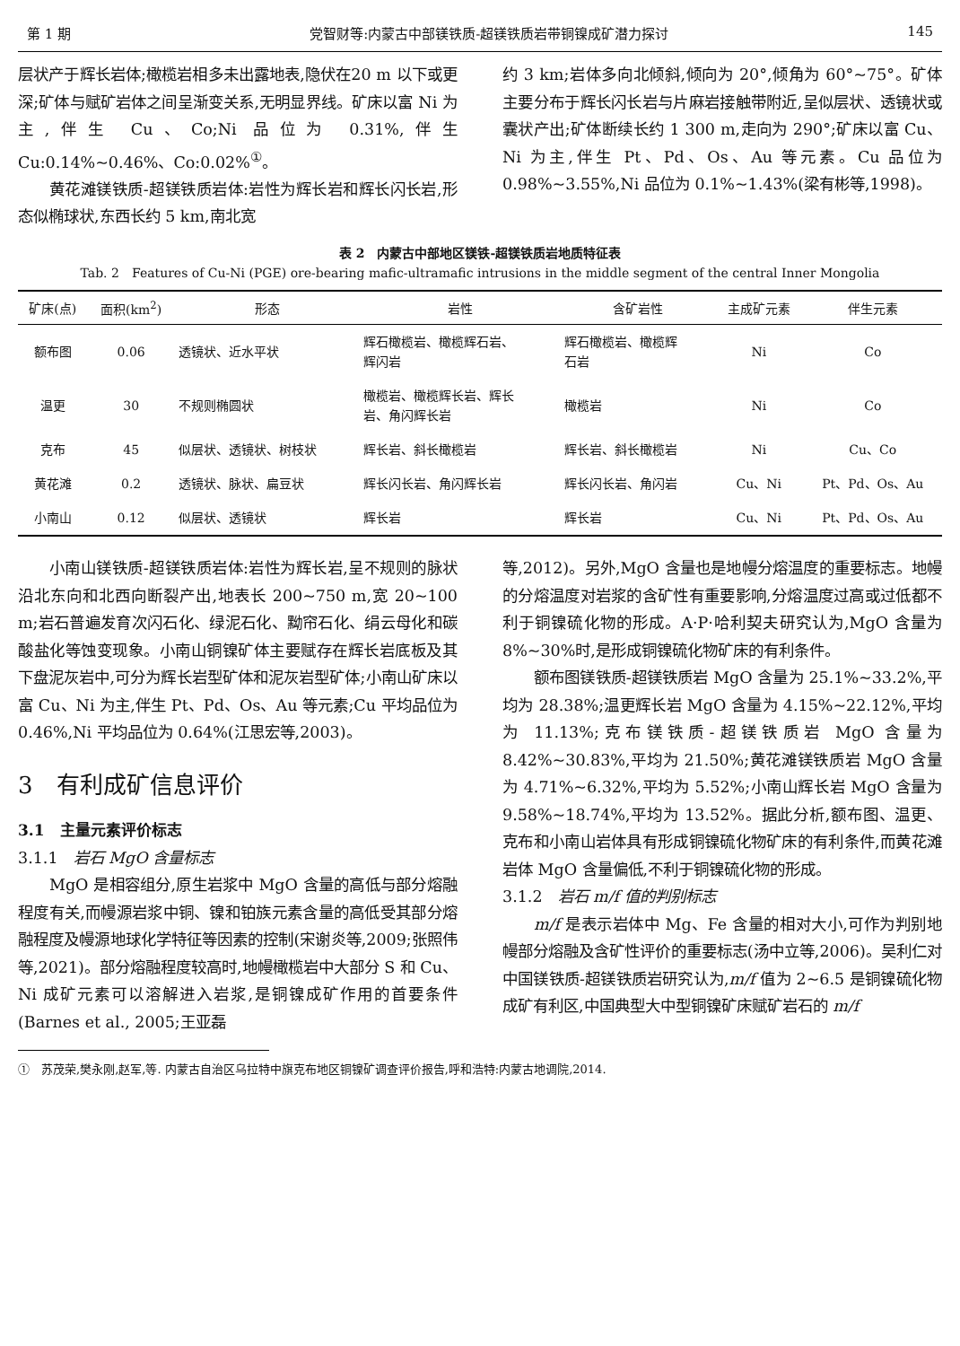第 1 期 党智财等:内蒙古中部镁铁质-超镁铁质岩带铜镍成矿潜力探讨 145
层状产于辉长岩体;橄榄岩相多未出露地表,隐伏在20 m 以下或更深;矿体与赋矿岩体之间呈渐变关系,无明显界线。矿床以富 Ni 为主,伴生 Cu、Co;Ni 品位为 0.31%,伴生 Cu:0.14%~0.46%、Co:0.02%<sup>①</sup>。
黄花滩镁铁质-超镁铁质岩体:岩性为辉长岩和辉长闪长岩,形态似椭球状,东西长约 5 km,南北宽
约 3 km;岩体多向北倾斜,倾向为 20°,倾角为 60°~75°。矿体主要分布于辉长闪长岩与片麻岩接触带附近,呈似层状、透镜状或囊状产出;矿体断续长约 1 300 m,走向为 290°;矿床以富 Cu、Ni 为主,伴生 Pt、Pd、Os、Au 等元素。Cu 品位为 0.98%~3.55%,Ni 品位为 0.1%~1.43%(梁有彬等,1998)。
表 2　内蒙古中部地区镁铁-超镁铁质岩地质特征表
Tab. 2　Features of Cu-Ni (PGE) ore-bearing mafic-ultramafic intrusions in the middle segment of the central Inner Mongolia
| 矿床(点) | 面积(km<sup>2</sup>) | 形态 | 岩性 | 含矿岩性 | 主成矿元素 | 伴生元素 |
| --- | --- | --- | --- | --- | --- | --- |
| 额布图 | 0.06 | 透镜状、近水平状 | 辉石橄榄岩、橄榄辉石岩、 辉闪岩 | 辉石橄榄岩、橄榄辉 石岩 | Ni | Co |
| 温更 | 30 | 不规则椭圆状 | 橄榄岩、橄榄辉长岩、辉长 岩、角闪辉长岩 | 橄榄岩 | Ni | Co |
| 克布 | 45 | 似层状、透镜状、树枝状 | 辉长岩、斜长橄榄岩 | 辉长岩、斜长橄榄岩 | Ni | Cu、Co |
| 黄花滩 | 0.2 | 透镜状、脉状、扁豆状 | 辉长闪长岩、角闪辉长岩 | 辉长闪长岩、角闪岩 | Cu、Ni | Pt、Pd、Os、Au |
| 小南山 | 0.12 | 似层状、透镜状 | 辉长岩 | 辉长岩 | Cu、Ni | Pt、Pd、Os、Au |
小南山镁铁质-超镁铁质岩体:岩性为辉长岩,呈不规则的脉状沿北东向和北西向断裂产出,地表长 200~750 m,宽 20~100 m;岩石普遍发育次闪石化、绿泥石化、黝帘石化、绢云母化和碳酸盐化等蚀变现象。小南山铜镍矿体主要赋存在辉长岩底板及其下盘泥灰岩中,可分为辉长岩型矿体和泥灰岩型矿体;小南山矿床以富 Cu、Ni 为主,伴生 Pt、Pd、Os、Au 等元素;Cu 平均品位为 0.46%,Ni 平均品位为 0.64%(江思宏等,2003)。
3　有利成矿信息评价
3.1　主量元素评价标志
3.1.1　岩石 MgO 含量标志
MgO 是相容组分,原生岩浆中 MgO 含量的高低与部分熔融程度有关,而幔源岩浆中铜、镍和铂族元素含量的高低受其部分熔融程度及幔源地球化学特征等因素的控制(宋谢炎等,2009;张照伟等,2021)。部分熔融程度较高时,地幔橄榄岩中大部分 S 和 Cu、Ni 成矿元素可以溶解进入岩浆,是铜镍成矿作用的首要条件(Barnes et al., 2005;王亚磊
等,2012)。另外,MgO 含量也是地幔分熔温度的重要标志。地幔的分熔温度对岩浆的含矿性有重要影响,分熔温度过高或过低都不利于铜镍硫化物的形成。A·P·哈利契夫研究认为,MgO 含量为 8%~30%时,是形成铜镍硫化物矿床的有利条件。
额布图镁铁质-超镁铁质岩 MgO 含量为 25.1%~33.2%,平均为 28.38%;温更辉长岩 MgO 含量为 4.15%~22.12%,平均为 11.13%;克布镁铁质-超镁铁质岩 MgO 含量为 8.42%~30.83%,平均为 21.50%;黄花滩镁铁质岩 MgO 含量为 4.71%~6.32%,平均为 5.52%;小南山辉长岩 MgO 含量为 9.58%~18.74%,平均为 13.52%。据此分析,额布图、温更、克布和小南山岩体具有形成铜镍硫化物矿床的有利条件,而黄花滩岩体 MgO 含量偏低,不利于铜镍硫化物的形成。
3.1.2　岩石 m/f 值的判别标志
m/f 是表示岩体中 Mg、Fe 含量的相对大小,可作为判别地幔部分熔融及含矿性评价的重要标志(汤中立等,2006)。吴利仁对中国镁铁质-超镁铁质岩研究认为,m/f 值为 2~6.5 是铜镍硫化物成矿有利区,中国典型大中型铜镍矿床赋矿岩石的 m/f
①　苏茂荣,樊永刚,赵军,等. 内蒙古自治区乌拉特中旗克布地区铜镍矿调查评价报告,呼和浩特:内蒙古地调院,2014.